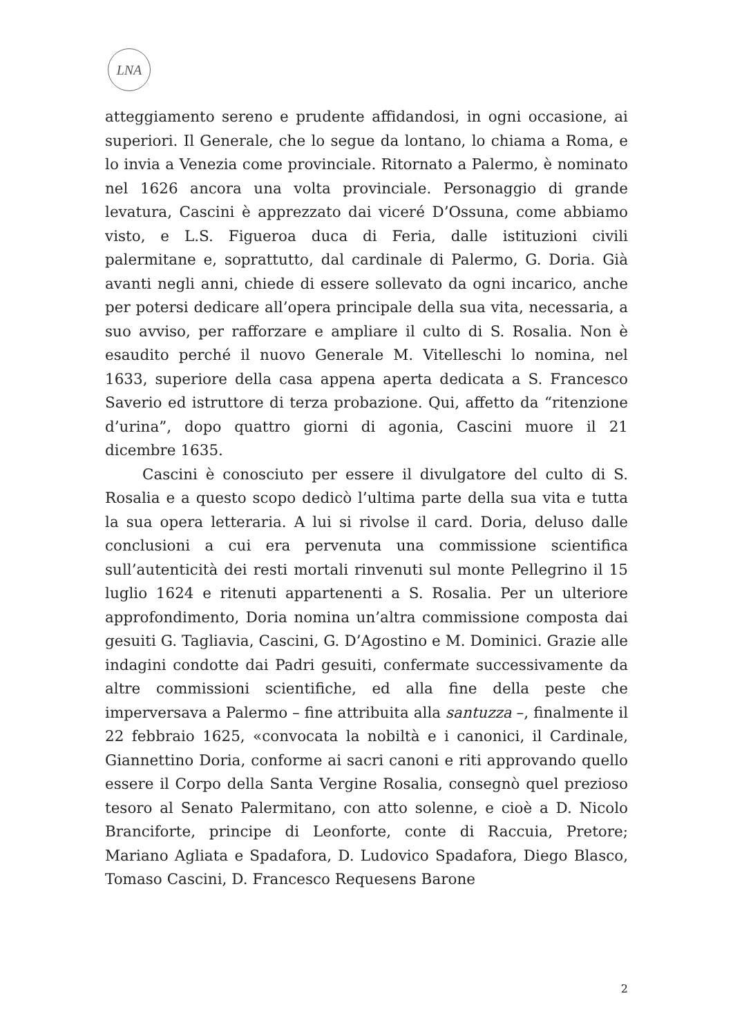LNA
atteggiamento sereno e prudente affidandosi, in ogni occasione, ai superiori. Il Generale, che lo segue da lontano, lo chiama a Roma, e lo invia a Venezia come provinciale. Ritornato a Palermo, è nominato nel 1626 ancora una volta provinciale. Personaggio di grande levatura, Cascini è apprezzato dai viceré D’Ossuna, come abbiamo visto, e L.S. Figueroa duca di Feria, dalle istituzioni civili palermitane e, soprattutto, dal cardinale di Palermo, G. Doria. Già avanti negli anni, chiede di essere sollevato da ogni incarico, anche per potersi dedicare all’opera principale della sua vita, necessaria, a suo avviso, per rafforzare e ampliare il culto di S. Rosalia. Non è esaudito perché il nuovo Generale M. Vitelleschi lo nomina, nel 1633, superiore della casa appena aperta dedicata a S. Francesco Saverio ed istruttore di terza probazione. Qui, affetto da “ritenzione d’urina”, dopo quattro giorni di agonia, Cascini muore il 21 dicembre 1635.
Cascini è conosciuto per essere il divulgatore del culto di S. Rosalia e a questo scopo dedicò l’ultima parte della sua vita e tutta la sua opera letteraria. A lui si rivolse il card. Doria, deluso dalle conclusioni a cui era pervenuta una commissione scientifica sull’autenticità dei resti mortali rinvenuti sul monte Pellegrino il 15 luglio 1624 e ritenuti appartenenti a S. Rosalia. Per un ulteriore approfondimento, Doria nomina un’altra commissione composta dai gesuiti G. Tagliavia, Cascini, G. D’Agostino e M. Dominici. Grazie alle indagini condotte dai Padri gesuiti, confermate successivamente da altre commissioni scientifiche, ed alla fine della peste che imperversava a Palermo – fine attribuita alla santuzza –, finalmente il 22 febbraio 1625, «convocata la nobiltà e i canonici, il Cardinale, Giannettino Doria, conforme ai sacri canoni e riti approvando quello essere il Corpo della Santa Vergine Rosalia, consegnò quel prezioso tesoro al Senato Palermitano, con atto solenne, e cioè a D. Nicolo Branciforte, principe di Leonforte, conte di Raccuia, Pretore; Mariano Agliata e Spadafora, D. Ludovico Spadafora, Diego Blasco, Tomaso Cascini, D. Francesco Requesens Barone
2